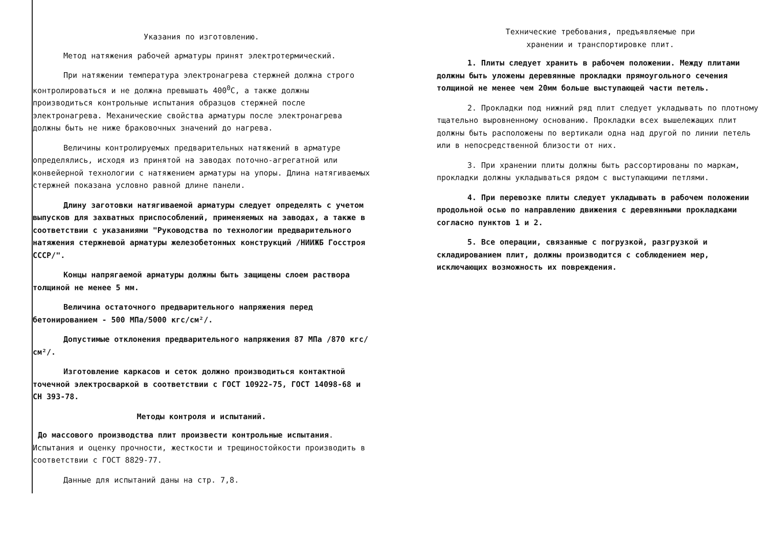Указания по изготовлению.
Метод натяжения рабочей арматуры принят электротермический.
При натяжении температура электронагрева стержней должна строго контролироваться и не должна превышать 400<sup>0</sup>С, а также должны производиться контрольные испытания образцов стержней после электронагрева. Механические свойства арматуры после электронагрева должны быть не ниже браковочных значений до нагрева.
Величины контролируемых предварительных натяжений в арматуре определялись, исходя из принятой на заводах поточно-агрегатной или конвейерной технологии с натяжением арматуры на упоры. Длина натягиваемых стержней показана условно равной длине панели.
Длину заготовки натягиваемой арматуры следует определять с учетом выпусков для захватных приспособлений, применяемых на заводах, а также в соответствии с указаниями "Руководства по технологии предварительного натяжения стержневой арматуры железобетонных конструкций /НИИЖБ Госстроя СССР/".
Концы напрягаемой арматуры должны быть защищены слоем раствора толщиной не менее 5 мм.
Величина остаточного предварительного напряжения перед бетонированием - 500 МПа/5000 кгс/см²/.
Допустимые отклонения предварительного напряжения 87 МПа /870 кгс/см²/.
Изготовление каркасов и сеток должно производиться контактной точечной электросваркой в соответствии с ГОСТ 10922-75, ГОСТ 14098-68 и СН 393-78.
Методы контроля и испытаний.
До массового производства плит произвести контрольные испытания. Испытания и оценку прочности, жесткости и трещиностойкости производить в соответствии с ГОСТ 8829-77.
Данные для испытаний даны на стр. 7,8.
Технические требования, предъявляемые при
хранении и транспортировке плит.
1. Плиты следует хранить в рабочем положении. Между плитами должны быть уложены деревянные прокладки прямоугольного сечения толщиной не менее чем 20мм больше выступающей части петель.
2. Прокладки под нижний ряд плит следует укладывать по плотному тщательно выровненному основанию. Прокладки всех вышележащих плит должны быть расположены по вертикали одна над другой по линии петель или в непосредственной близости от них.
3. При хранении плиты должны быть рассортированы по маркам, прокладки должны укладываться рядом с выступающими петлями.
4. При перевозке плиты следует укладывать в рабочем положении продольной осью по направлению движения с деревянными прокладками согласно пунктов 1 и 2.
5. Все операции, связанные с погрузкой, разгрузкой и складированием плит, должны производится с соблюдением мер, исключающих возможность их повреждения.